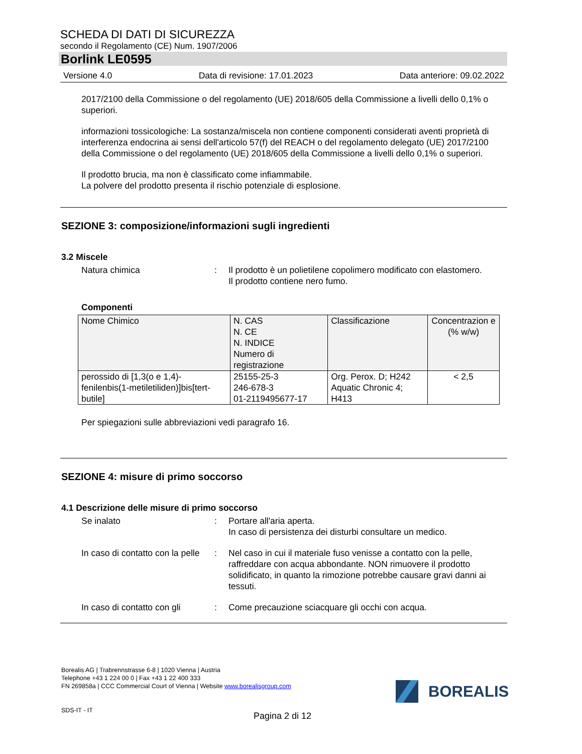SCHEDA DI DATI DI SICUREZZA
secondo il Regolamento (CE) Num. 1907/2006
Borlink LE0595
Versione 4.0 Data di revisione: 17.01.2023 Data anteriore: 09.02.2022
2017/2100 della Commissione o del regolamento (UE) 2018/605 della Commissione a livelli dello 0,1% o superiori.
informazioni tossicologiche: La sostanza/miscela non contiene componenti considerati aventi proprietà di interferenza endocrina ai sensi dell'articolo 57(f) del REACH o del regolamento delegato (UE) 2017/2100 della Commissione o del regolamento (UE) 2018/605 della Commissione a livelli dello 0,1% o superiori.
Il prodotto brucia, ma non è classificato come infiammabile.
La polvere del prodotto presenta il rischio potenziale di esplosione.
SEZIONE 3: composizione/informazioni sugli ingredienti
3.2 Miscele
Natura chimica : Il prodotto è un polietilene copolimero modificato con elastomero.
Il prodotto contiene nero fumo.
Componenti
| Nome Chimico | N. CAS N. CE N. INDICE Numero di registrazione | Classificazione | Concentrazion e (% w/w) |
| --- | --- | --- | --- |
| perossido di [1,3(o e 1,4)-fenilenbis(1-metiletiliden)]bis[tert-butile] | 25155-25-3 246-678-3 01-2119495677-17 | Org. Perox. D; H242 Aquatic Chronic 4; H413 | < 2,5 |
Per spiegazioni sulle abbreviazioni vedi paragrafo 16.
SEZIONE 4: misure di primo soccorso
4.1 Descrizione delle misure di primo soccorso
Se inalato : Portare all'aria aperta.
In caso di persistenza dei disturbi consultare un medico.
In caso di contatto con la pelle
: Nel caso in cui il materiale fuso venisse a contatto con la pelle, raffreddare con acqua abbondante. NON rimuovere il prodotto solidificato, in quanto la rimozione potrebbe causare gravi danni ai tessuti.
In caso di contatto con gli
: Come precauzione sciacquare gli occhi con acqua.
Borealis AG | Trabrennstrasse 6-8 | 1020 Vienna | Austria
Telephone +43 1 224 00 0 | Fax +43 1 22 400 333
FN 269858a | CCC Commercial Court of Vienna | Website www.borealisgroup.com
SDS-IT - IT
BOREALIS
Pagina 2 di 12